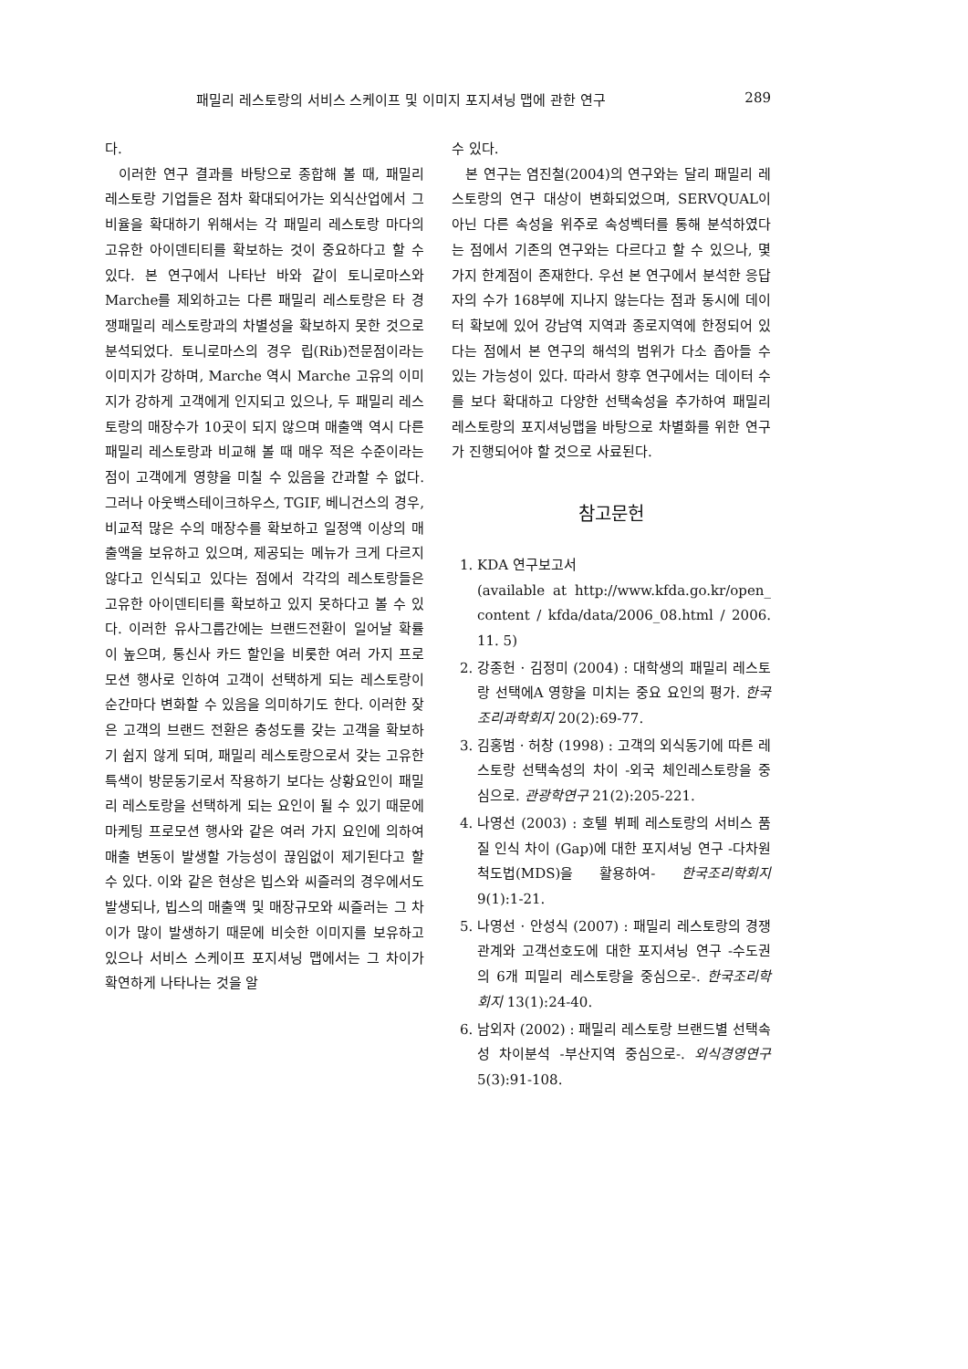패밀리 레스토랑의 서비스 스케이프 및 이미지 포지셔닝 맵에 관한 연구 289
다.
이러한 연구 결과를 바탕으로 종합해 볼 때, 패밀리 레스토랑 기업들은 점차 확대되어가는 외식산업에서 그 비율을 확대하기 위해서는 각 패밀리 레스토랑 마다의 고유한 아이덴티티를 확보하는 것이 중요하다고 할 수 있다. 본 연구에서 나타난 바와 같이 토니로마스와 Marche를 제외하고는 다른 패밀리 레스토랑은 타 경쟁패밀리 레스토랑과의 차별성을 확보하지 못한 것으로 분석되었다. 토니로마스의 경우 립(Rib)전문점이라는 이미지가 강하며, Marche 역시 Marche 고유의 이미지가 강하게 고객에게 인지되고 있으나, 두 패밀리 레스토랑의 매장수가 10곳이 되지 않으며 매출액 역시 다른 패밀리 레스토랑과 비교해 볼 때 매우 적은 수준이라는 점이 고객에게 영향을 미칠 수 있음을 간과할 수 없다. 그러나 아웃백스테이크하우스, TGIF, 베니건스의 경우, 비교적 많은 수의 매장수를 확보하고 일정액 이상의 매출액을 보유하고 있으며, 제공되는 메뉴가 크게 다르지 않다고 인식되고 있다는 점에서 각각의 레스토랑들은 고유한 아이덴티티를 확보하고 있지 못하다고 볼 수 있다. 이러한 유사그룹간에는 브랜드전환이 일어날 확률이 높으며, 통신사 카드 할인을 비롯한 여러 가지 프로모션 행사로 인하여 고객이 선택하게 되는 레스토랑이 순간마다 변화할 수 있음을 의미하기도 한다. 이러한 잦은 고객의 브랜드 전환은 충성도를 갖는 고객을 확보하기 쉽지 않게 되며, 패밀리 레스토랑으로서 갖는 고유한 특색이 방문동기로서 작용하기 보다는 상황요인이 패밀리 레스토랑을 선택하게 되는 요인이 될 수 있기 때문에 마케팅 프로모션 행사와 같은 여러 가지 요인에 의하여 매출 변동이 발생할 가능성이 끊임없이 제기된다고 할 수 있다. 이와 같은 현상은 빕스와 씨즐러의 경우에서도 발생되나, 빕스의 매출액 및 매장규모와 씨즐러는 그 차이가 많이 발생하기 때문에 비슷한 이미지를 보유하고 있으나 서비스 스케이프 포지셔닝 맵에서는 그 차이가 확연하게 나타나는 것을 알
수 있다.
본 연구는 염진철(2004)의 연구와는 달리 패밀리 레스토랑의 연구 대상이 변화되었으며, SERVQUAL이 아닌 다른 속성을 위주로 속성벡터를 통해 분석하였다는 점에서 기존의 연구와는 다르다고 할 수 있으나, 몇 가지 한계점이 존재한다. 우선 본 연구에서 분석한 응답자의 수가 168부에 지나지 않는다는 점과 동시에 데이터 확보에 있어 강남역 지역과 종로지역에 한정되어 있다는 점에서 본 연구의 해석의 범위가 다소 좁아들 수 있는 가능성이 있다. 따라서 향후 연구에서는 데이터 수를 보다 확대하고 다양한 선택속성을 추가하여 패밀리 레스토랑의 포지셔닝맵을 바탕으로 차별화를 위한 연구가 진행되어야 할 것으로 사료된다.
참고문헌
1. KDA 연구보고서
(available at http://www.kfda.go.kr/open_ content / kfda/data/2006_08.html / 2006. 11. 5)
2. 강종헌 · 김정미 (2004) : 대학생의 패밀리 레스토랑 선택에A 영향을 미치는 중요 요인의 평가. 한국조리과학회지 20(2):69-77.
3. 김홍범 · 허창 (1998) : 고객의 외식동기에 따른 레스토랑 선택속성의 차이 -외국 체인레스토랑을 중심으로. 관광학연구 21(2):205-221.
4. 나영선 (2003) : 호텔 뷔페 레스토랑의 서비스 품질 인식 차이 (Gap)에 대한 포지셔닝 연구 -다차원척도법(MDS)을 활용하여- 한국조리학회지 9(1):1-21.
5. 나영선 · 안성식 (2007) : 패밀리 레스토랑의 경쟁관계와 고객선호도에 대한 포지셔닝 연구 -수도권의 6개 피밀리 레스토랑을 중심으로-. 한국조리학회지 13(1):24-40.
6. 남외자 (2002) : 패밀리 레스토랑 브랜드별 선택속성 차이분석 -부산지역 중심으로-. 외식경영연구 5(3):91-108.